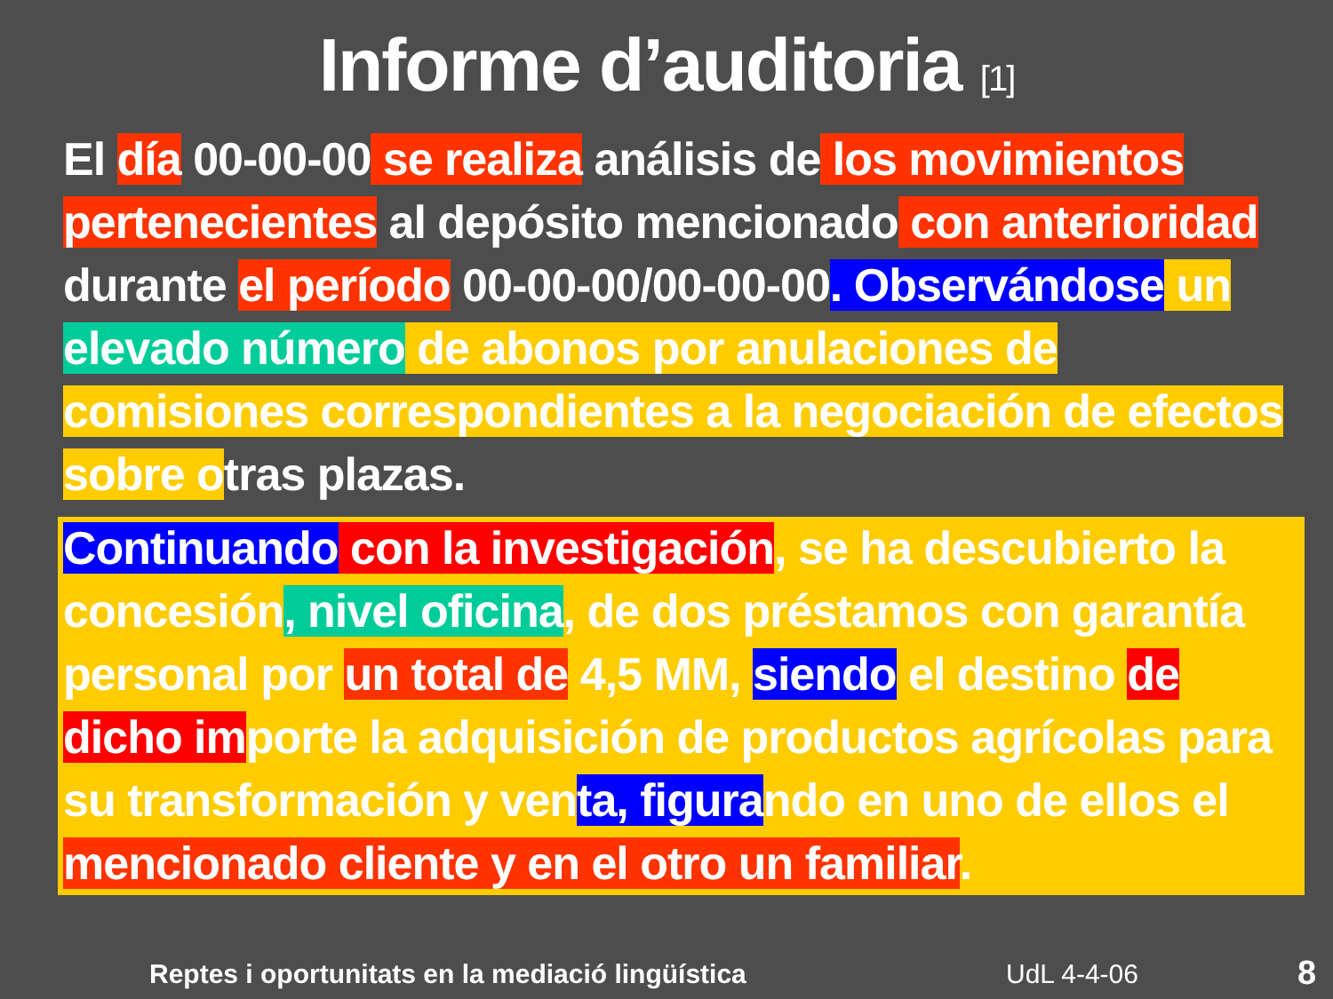Informe d’auditoria [1]
El día 00-00-00 se realiza análisis de los movimientos pertenecientes al depósito mencionado con anterioridad durante el período 00-00-00/00-00-00. Observándose un elevado número de abonos por anulaciones de comisiones correspondientes a la negociación de efectos sobre otras plazas.
Continuando con la investigación, se ha descubierto la concesión, nivel oficina, de dos préstamos con garantía personal por un total de 4,5 MM, siendo el destino de dicho importe la adquisición de productos agrícolas para su transformación y venta, figurando en uno de ellos el mencionado cliente y en el otro un familiar.
Reptes i oportunitats en la mediació lingüística
UdL 4-4-06 8